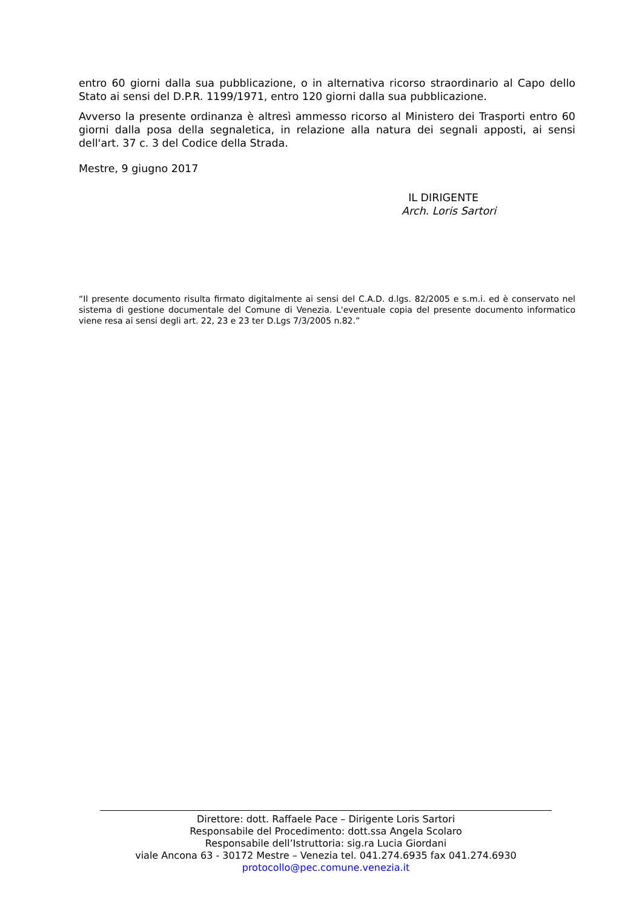entro 60 giorni dalla sua pubblicazione, o in alternativa ricorso straordinario al Capo dello Stato ai sensi del D.P.R. 1199/1971, entro 120 giorni dalla sua pubblicazione.
Avverso la presente ordinanza è altresì ammesso ricorso al Ministero dei Trasporti entro 60 giorni dalla posa della segnaletica, in relazione alla natura dei segnali apposti, ai sensi dell'art. 37 c. 3 del Codice della Strada.
Mestre, 9 giugno 2017
IL DIRIGENTE
Arch. Loris Sartori
“Il presente documento risulta firmato digitalmente ai sensi del C.A.D. d.lgs. 82/2005 e s.m.i. ed è conservato nel sistema di gestione documentale del Comune di Venezia. L'eventuale copia del presente documento informatico viene resa ai sensi degli art. 22, 23 e 23 ter D.Lgs 7/3/2005 n.82.”
Direttore: dott. Raffaele Pace – Dirigente Loris Sartori
Responsabile del Procedimento: dott.ssa Angela Scolaro
Responsabile dell’Istruttoria: sig.ra Lucia Giordani
viale Ancona 63 - 30172 Mestre – Venezia tel. 041.274.6935 fax 041.274.6930
protocollo@pec.comune.venezia.it